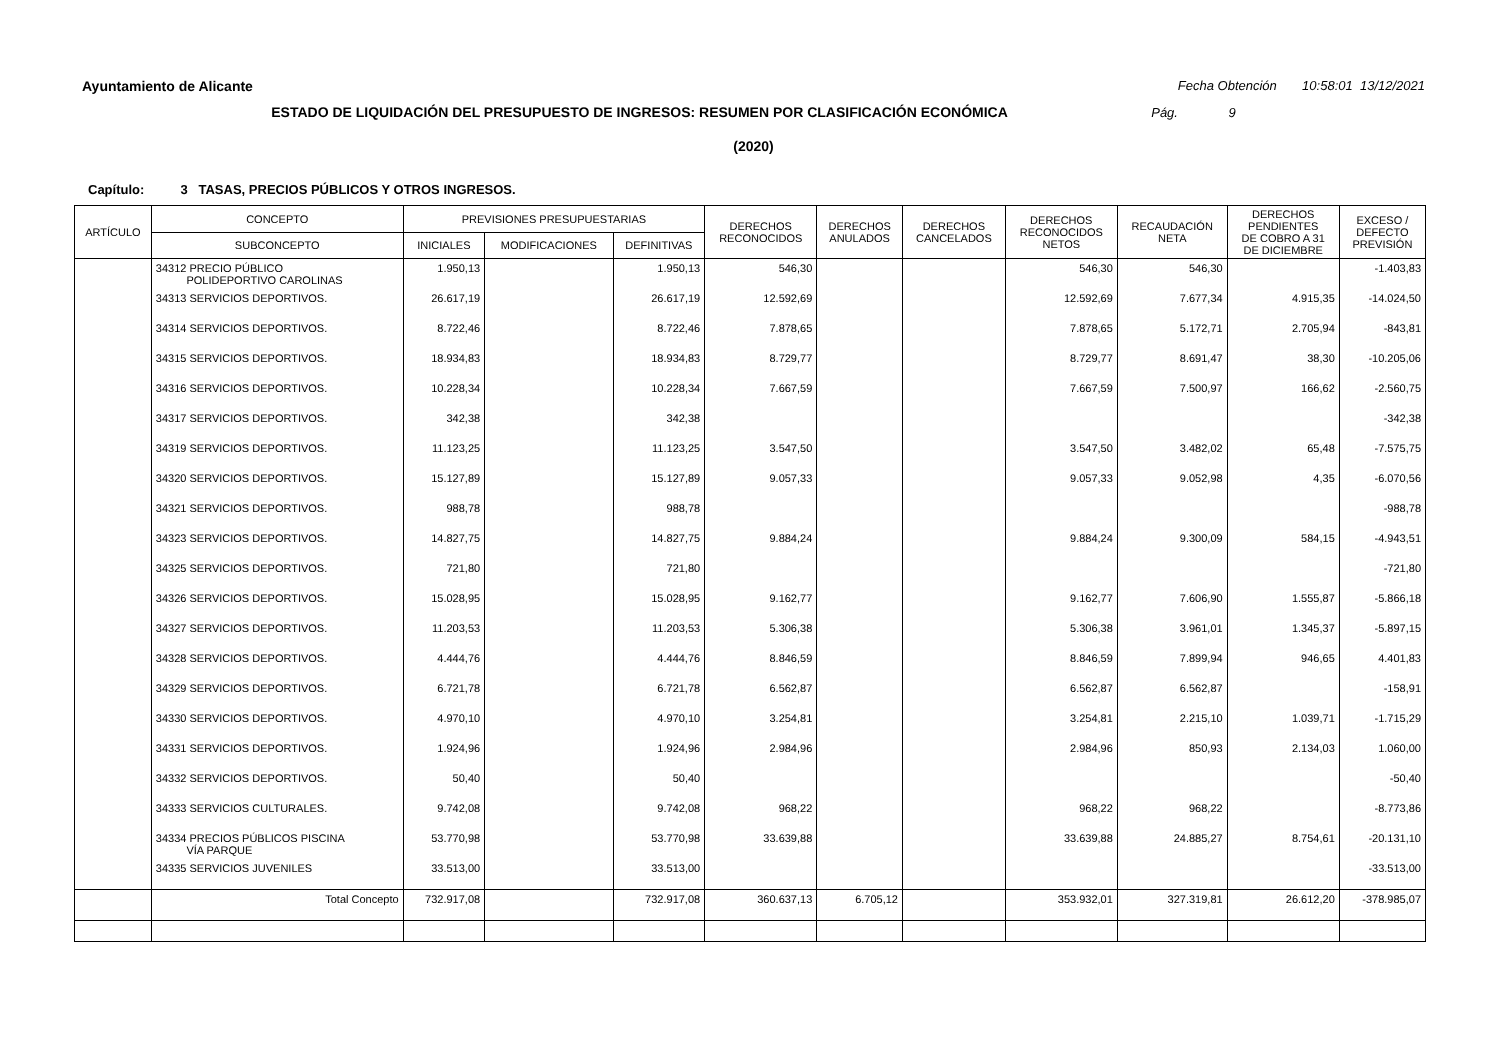Ayuntamiento de Alicante Fecha Obtención 10:58:01 13/12/2021
ESTADO DE LIQUIDACIÓN DEL PRESUPUESTO DE INGRESOS: RESUMEN POR CLASIFICACIÓN ECONÓMICA Pág. 9
(2020)
Capítulo: 3 TASAS, PRECIOS PÚBLICOS Y OTROS INGRESOS.
| ARTÍCULO | CONCEPTO | PREVISIONES PRESUPUESTARIAS | | | DERECHOS RECONOCIDOS | DERECHOS ANULADOS | DERECHOS CANCELADOS | DERECHOS RECONOCIDOS NETOS | RECAUDACIÓN NETA | DERECHOS PENDIENTES DE COBRO A 31 DE DICIEMBRE | EXCESO / DEFECTO PREVISIÓN |
| --- | --- | --- | --- | --- | --- | --- | --- | --- | --- | --- | --- |
| | SUBCONCEPTO | INICIALES | MODIFICACIONES | DEFINITIVAS | | | | | | | |
| | 34312 PRECIO PÚBLICO POLIDEPORTIVO CAROLINAS | 1.950,13 | | 1.950,13 | 546,30 | | | 546,30 | 546,30 | | -1.403,83 |
| | 34313 SERVICIOS DEPORTIVOS. | 26.617,19 | | 26.617,19 | 12.592,69 | | | 12.592,69 | 7.677,34 | 4.915,35 | -14.024,50 |
| | 34314 SERVICIOS DEPORTIVOS. | 8.722,46 | | 8.722,46 | 7.878,65 | | | 7.878,65 | 5.172,71 | 2.705,94 | -843,81 |
| | 34315 SERVICIOS DEPORTIVOS. | 18.934,83 | | 18.934,83 | 8.729,77 | | | 8.729,77 | 8.691,47 | 38,30 | -10.205,06 |
| | 34316 SERVICIOS DEPORTIVOS. | 10.228,34 | | 10.228,34 | 7.667,59 | | | 7.667,59 | 7.500,97 | 166,62 | -2.560,75 |
| | 34317 SERVICIOS DEPORTIVOS. | 342,38 | | 342,38 | | | | | | | -342,38 |
| | 34319 SERVICIOS DEPORTIVOS. | 11.123,25 | | 11.123,25 | 3.547,50 | | | 3.547,50 | 3.482,02 | 65,48 | -7.575,75 |
| | 34320 SERVICIOS DEPORTIVOS. | 15.127,89 | | 15.127,89 | 9.057,33 | | | 9.057,33 | 9.052,98 | 4,35 | -6.070,56 |
| | 34321 SERVICIOS DEPORTIVOS. | 988,78 | | 988,78 | | | | | | | -988,78 |
| | 34323 SERVICIOS DEPORTIVOS. | 14.827,75 | | 14.827,75 | 9.884,24 | | | 9.884,24 | 9.300,09 | 584,15 | -4.943,51 |
| | 34325 SERVICIOS DEPORTIVOS. | 721,80 | | 721,80 | | | | | | | -721,80 |
| | 34326 SERVICIOS DEPORTIVOS. | 15.028,95 | | 15.028,95 | 9.162,77 | | | 9.162,77 | 7.606,90 | 1.555,87 | -5.866,18 |
| | 34327 SERVICIOS DEPORTIVOS. | 11.203,53 | | 11.203,53 | 5.306,38 | | | 5.306,38 | 3.961,01 | 1.345,37 | -5.897,15 |
| | 34328 SERVICIOS DEPORTIVOS. | 4.444,76 | | 4.444,76 | 8.846,59 | | | 8.846,59 | 7.899,94 | 946,65 | 4.401,83 |
| | 34329 SERVICIOS DEPORTIVOS. | 6.721,78 | | 6.721,78 | 6.562,87 | | | 6.562,87 | 6.562,87 | | -158,91 |
| | 34330 SERVICIOS DEPORTIVOS. | 4.970,10 | | 4.970,10 | 3.254,81 | | | 3.254,81 | 2.215,10 | 1.039,71 | -1.715,29 |
| | 34331 SERVICIOS DEPORTIVOS. | 1.924,96 | | 1.924,96 | 2.984,96 | | | 2.984,96 | 850,93 | 2.134,03 | 1.060,00 |
| | 34332 SERVICIOS DEPORTIVOS. | 50,40 | | 50,40 | | | | | | | -50,40 |
| | 34333 SERVICIOS CULTURALES. | 9.742,08 | | 9.742,08 | 968,22 | | | 968,22 | 968,22 | | -8.773,86 |
| | 34334 PRECIOS PÚBLICOS PISCINA VÍA PARQUE | 53.770,98 | | 53.770,98 | 33.639,88 | | | 33.639,88 | 24.885,27 | 8.754,61 | -20.131,10 |
| | 34335 SERVICIOS JUVENILES | 33.513,00 | | 33.513,00 | | | | | | | -33.513,00 |
| | Total Concepto | 732.917,08 | | 732.917,08 | 360.637,13 | 6.705,12 | | 353.932,01 | 327.319,81 | 26.612,20 | -378.985,07 |